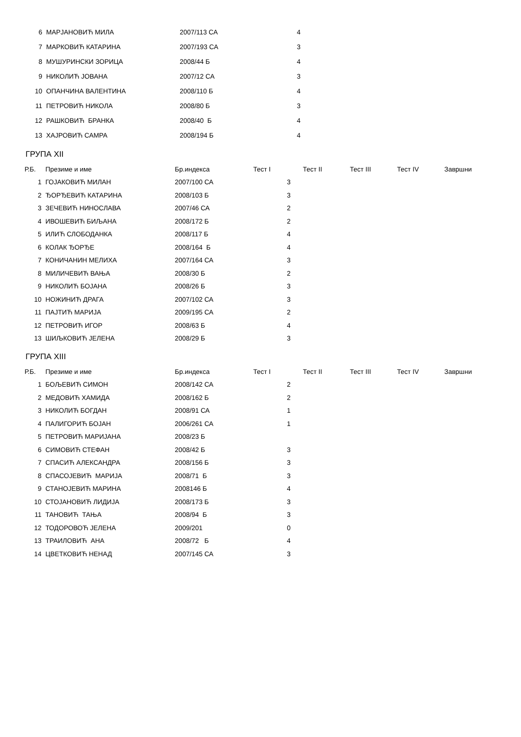| 6 | МАРЈАНОВИЋ МИЛА | 2007/113 СА | 4 |
| 7 | МАРКОВИЋ КАТАРИНА | 2007/193 СА | 3 |
| 8 | МУШУРИНСКИ ЗОРИЦА | 2008/44 Б | 4 |
| 9 | НИКОЛИЋ ЈОВАНА | 2007/12 СА | 3 |
| 10 | ОПАНЧИНА ВАЛЕНТИНА | 2008/110 Б | 4 |
| 11 | ПЕТРОВИЋ НИКОЛА | 2008/80 Б | 3 |
| 12 | РАШКОВИЋ БРАНКА | 2008/40 Б | 4 |
| 13 | ХАЈРОВИЋ САМРА | 2008/194 Б | 4 |
ГРУПА XII
| Р.Б. | Презиме и име | Бр.индекса | Тест I | Тест II | Тест III | Тест IV | Завршни | |
| --- | --- | --- | --- | --- | --- | --- | --- | --- |
| 1 | ГОЈАКОВИЋ МИЛАН | 2007/100 СА | 3 | | | | | |
| 2 | ЂОРЂЕВИЋ КАТАРИНА | 2008/103 Б | 3 | | | | | |
| 3 | ЗЕЧЕВИЋ НИНОСЛАВА | 2007/46 СА | 2 | | | | | |
| 4 | ИВОШЕВИЋ БИЉАНА | 2008/172 Б | 2 | | | | | |
| 5 | ИЛИЋ СЛОБОДАНКА | 2008/117 Б | 4 | | | | | |
| 6 | КОЛАК ЂОРЂЕ | 2008/164 Б | 4 | | | | | |
| 7 | КОНИЧАНИН МЕЛИХА | 2007/164 СА | 3 | | | | | |
| 8 | МИЛИЧЕВИЋ ВАЊА | 2008/30 Б | 2 | | | | | |
| 9 | НИКОЛИЋ БОЈАНА | 2008/26 Б | 3 | | | | | |
| 10 | НОЖИНИЋ ДРАГА | 2007/102 СА | 3 | | | | | |
| 11 | ПАЈТИЋ МАРИЈА | 2009/195 СА | 2 | | | | | |
| 12 | ПЕТРОВИЋ ИГОР | 2008/63 Б | 4 | | | | | |
| 13 | ШИЉКОВИЋ ЈЕЛЕНА | 2008/29 Б | 3 | | | | | |
ГРУПА XIII
| Р.Б. | Презиме и име | Бр.индекса | Тест I | Тест II | Тест III | Тест IV | Завршни | |
| --- | --- | --- | --- | --- | --- | --- | --- | --- |
| 1 | БОЉЕВИЋ СИМОН | 2008/142 СА | 2 | | | | | |
| 2 | МЕДОВИЋ ХАМИДА | 2008/162 Б | 2 | | | | | |
| 3 | НИКОЛИЋ БОГДАН | 2008/91 СА | 1 | | | | | |
| 4 | ПАЛИГОРИЋ БОЈАН | 2006/261 СА | 1 | | | | | |
| 5 | ПЕТРОВИЋ МАРИЈАНА | 2008/23 Б | | | | | | |
| 6 | СИМОВИЋ СТЕФАН | 2008/42 Б | 3 | | | | | |
| 7 | СПАСИЋ АЛЕКСАНДРА | 2008/156 Б | 3 | | | | | |
| 8 | СПАСОЈЕВИЋ МАРИЈА | 2008/71 Б | 3 | | | | | |
| 9 | СТАНОЈЕВИЋ МАРИНА | 2008146 Б | 4 | | | | | |
| 10 | СТОЈАНОВИЋ ЛИДИЈА | 2008/173 Б | 3 | | | | | |
| 11 | ТАНОВИЋ ТАЊА | 2008/94 Б | 3 | | | | | |
| 12 | ТОДОРОВОЋ ЈЕЛЕНА | 2009/201 | 0 | | | | | |
| 13 | ТРАИЛОВИЋ АНА | 2008/72 Б | 4 | | | | | |
| 14 | ЦВЕТКОВИЋ НЕНАД | 2007/145 СА | 3 | | | | | |